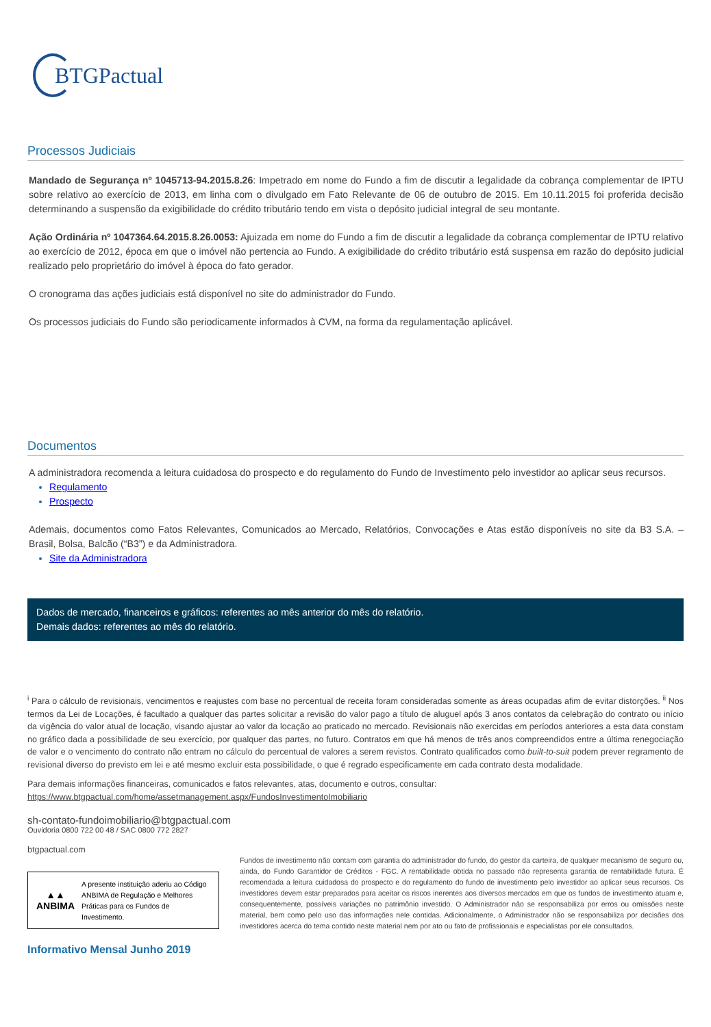BTGPactual
Processos Judiciais
Mandado de Segurança nº 1045713-94.2015.8.26: Impetrado em nome do Fundo a fim de discutir a legalidade da cobrança complementar de IPTU sobre relativo ao exercício de 2013, em linha com o divulgado em Fato Relevante de 06 de outubro de 2015. Em 10.11.2015 foi proferida decisão determinando a suspensão da exigibilidade do crédito tributário tendo em vista o depósito judicial integral de seu montante.
Ação Ordinária nº 1047364.64.2015.8.26.0053: Ajuizada em nome do Fundo a fim de discutir a legalidade da cobrança complementar de IPTU relativo ao exercício de 2012, época em que o imóvel não pertencia ao Fundo. A exigibilidade do crédito tributário está suspensa em razão do depósito judicial realizado pelo proprietário do imóvel à época do fato gerador.
O cronograma das ações judiciais está disponível no site do administrador do Fundo.
Os processos judiciais do Fundo são periodicamente informados à CVM, na forma da regulamentação aplicável.
Documentos
A administradora recomenda a leitura cuidadosa do prospecto e do regulamento do Fundo de Investimento pelo investidor ao aplicar seus recursos.
Regulamento
Prospecto
Ademais, documentos como Fatos Relevantes, Comunicados ao Mercado, Relatórios, Convocações e Atas estão disponíveis no site da B3 S.A. – Brasil, Bolsa, Balcão (“B3”) e da Administradora.
Site da Administradora
Dados de mercado, financeiros e gráficos: referentes ao mês anterior do mês do relatório.
Demais dados: referentes ao mês do relatório.
<sup>i</sup> Para o cálculo de revisionais, vencimentos e reajustes com base no percentual de receita foram consideradas somente as áreas ocupadas afim de evitar distorções. <sup>ii</sup> Nos termos da Lei de Locações, é facultado a qualquer das partes solicitar a revisão do valor pago a título de aluguel após 3 anos contatos da celebração do contrato ou início da vigência do valor atual de locação, visando ajustar ao valor da locação ao praticado no mercado. Revisionais não exercidas em períodos anteriores a esta data constam no gráfico dada a possibilidade de seu exercício, por qualquer das partes, no futuro. Contratos em que há menos de três anos compreendidos entre a última renegociação de valor e o vencimento do contrato não entram no cálculo do percentual de valores a serem revistos. Contrato qualificados como built-to-suit podem prever regramento de revisional diverso do previsto em lei e até mesmo excluir esta possibilidade, o que é regrado especificamente em cada contrato desta modalidade.
Para demais informações financeiras, comunicados e fatos relevantes, atas, documento e outros, consultar:
https://www.btgpactual.com/home/assetmanagement.aspx/FundosInvestimentoImobiliario
sh-contato-fundoimobiliario@btgpactual.com
Ouvidoria 0800 722 00 48 / SAC 0800 772 2827
btgpactual.com
▲▲
ANBIMA
A presente instituição aderiu ao Código ANBIMA de Regulação e Melhores Práticas para os Fundos de Investimento.
Fundos de investimento não contam com garantia do administrador do fundo, do gestor da carteira, de qualquer mecanismo de seguro ou, ainda, do Fundo Garantidor de Créditos - FGC. A rentabilidade obtida no passado não representa garantia de rentabilidade futura. É recomendada a leitura cuidadosa do prospecto e do regulamento do fundo de investimento pelo investidor ao aplicar seus recursos. Os investidores devem estar preparados para aceitar os riscos inerentes aos diversos mercados em que os fundos de investimento atuam e, consequentemente, possíveis variações no patrimônio investido. O Administrador não se responsabiliza por erros ou omissões neste material, bem como pelo uso das informações nele contidas. Adicionalmente, o Administrador não se responsabiliza por decisões dos investidores acerca do tema contido neste material nem por ato ou fato de profissionais e especialistas por ele consultados.
Informativo Mensal Junho 2019